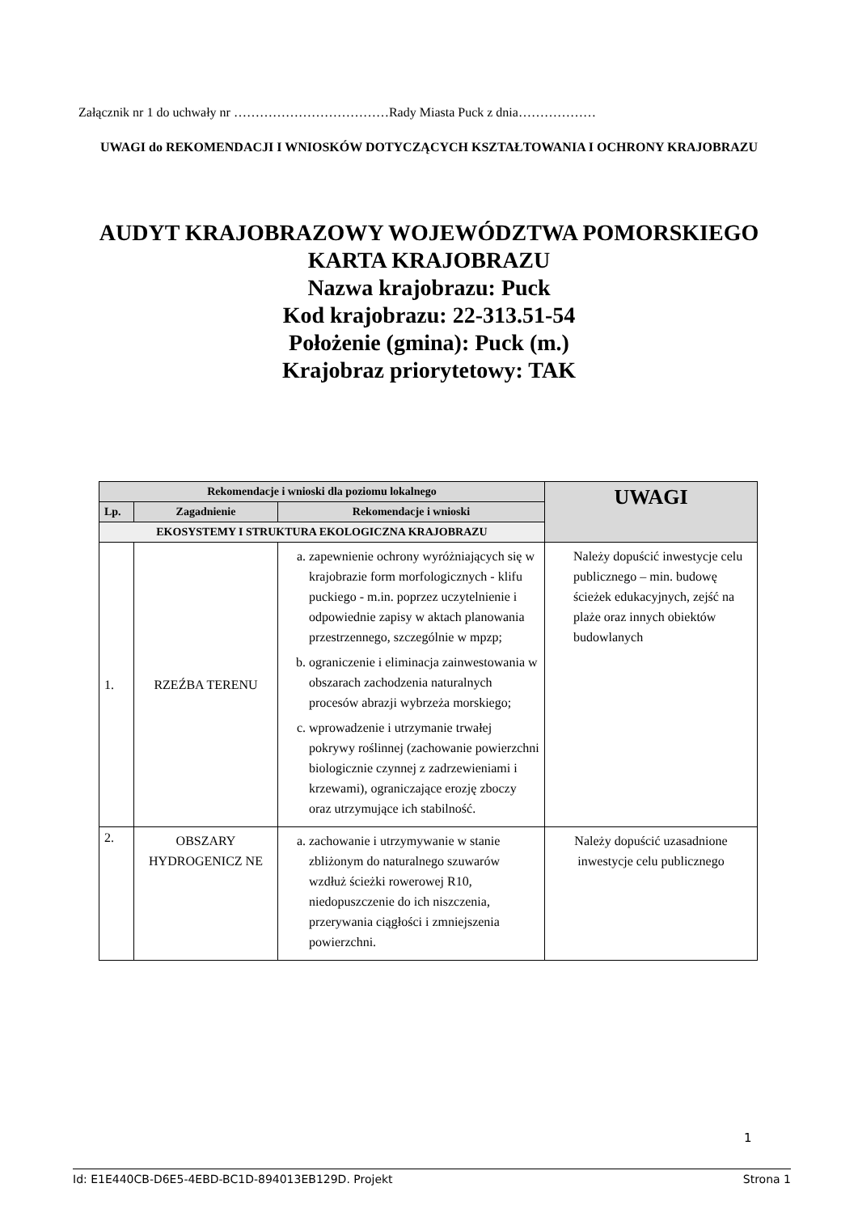Załącznik nr 1 do uchwały nr ………………………………Rady Miasta Puck z dnia………………
UWAGI do REKOMENDACJI I WNIOSKÓW DOTYCZĄCYCH KSZTAŁTOWANIA I OCHRONY KRAJOBRAZU
AUDYT KRAJOBRAZOWY WOJEWÓDZTWA POMORSKIEGO
KARTA KRAJOBRAZU
Nazwa krajobrazu: Puck
Kod krajobrazu: 22-313.51-54
Położenie (gmina): Puck (m.)
Krajobraz priorytetowy: TAK
| Rekomendacje i wnioski dla poziomu lokalnego | | | UWAGI |
| --- | --- | --- | --- |
| Lp. | Zagadnienie | Rekomendacje i wnioski | |
| EKOSYSTEMY I STRUKTURA EKOLOGICZNA KRAJOBRAZU | | | |
| 1. | RZEŹBA TERENU | a. zapewnienie ochrony wyróżniających się w krajobrazie form morfologicznych - klifu puckiego - m.in. poprzez uczytelnienie i odpowiednie zapisy w aktach planowania przestrzennego, szczególnie w mpzp; b. ograniczenie i eliminacja zainwestowania w obszarach zachodzenia naturalnych procesów abrazji wybrzeża morskiego; c. wprowadzenie i utrzymanie trwałej pokrywy roślinnej (zachowanie powierzchni biologicznie czynnej z zadrzewieniami i krzewami), ograniczające erozję zboczy oraz utrzymujące ich stabilność. | Należy dopuścić inwestycje celu publicznego – min. budowę ścieżek edukacyjnych, zejść na plaże oraz innych obiektów budowlanych |
| 2. | OBSZARY HYDROGENICZ NE | a. zachowanie i utrzymywanie w stanie zbliżonym do naturalnego szuwarów wzdłuż ścieżki rowerowej R10, niedopuszczenie do ich niszczenia, przerywania ciągłości i zmniejszenia powierzchni. | Należy dopuścić uzasadnione inwestycje celu publicznego |
1
Id: E1E440CB-D6E5-4EBD-BC1D-894013EB129D. Projekt Strona 1